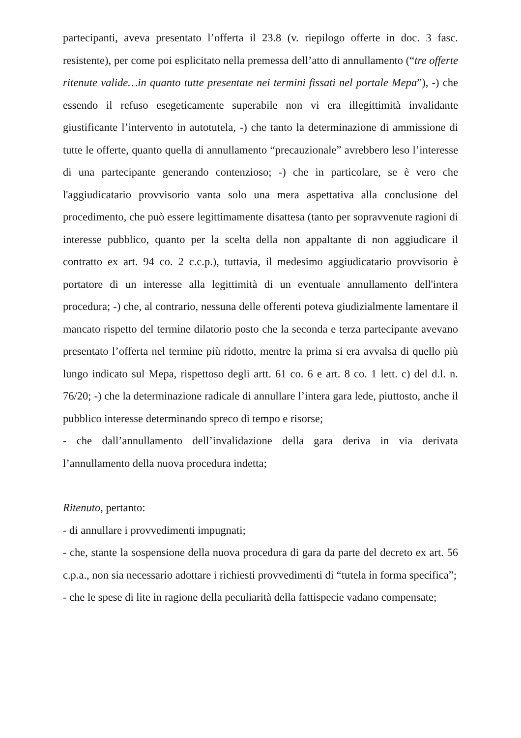partecipanti, aveva presentato l’offerta il 23.8 (v. riepilogo offerte in doc. 3 fasc. resistente), per come poi esplicitato nella premessa dell’atto di annullamento (“tre offerte ritenute valide…in quanto tutte presentate nei termini fissati nel portale Mepa”), -) che essendo il refuso esegeticamente superabile non vi era illegittimità invalidante giustificante l’intervento in autotutela, -) che tanto la determinazione di ammissione di tutte le offerte, quanto quella di annullamento “precauzionale” avrebbero leso l’interesse di una partecipante generando contenzioso; -) che in particolare, se è vero che l'aggiudicatario provvisorio vanta solo una mera aspettativa alla conclusione del procedimento, che può essere legittimamente disattesa (tanto per sopravvenute ragioni di interesse pubblico, quanto per la scelta della non appaltante di non aggiudicare il contratto ex art. 94 co. 2 c.c.p.), tuttavia, il medesimo aggiudicatario provvisorio è portatore di un interesse alla legittimità di un eventuale annullamento dell'intera procedura; -) che, al contrario, nessuna delle offerenti poteva giudizialmente lamentare il mancato rispetto del termine dilatorio posto che la seconda e terza partecipante avevano presentato l’offerta nel termine più ridotto, mentre la prima si era avvalsa di quello più lungo indicato sul Mepa, rispettoso degli artt. 61 co. 6 e art. 8 co. 1 lett. c) del d.l. n. 76/20; -) che la determinazione radicale di annullare l’intera gara lede, piuttosto, anche il pubblico interesse determinando spreco di tempo e risorse;
- che dall’annullamento dell’invalidazione della gara deriva in via derivata l’annullamento della nuova procedura indetta;
Ritenuto, pertanto:
- di annullare i provvedimenti impugnati;
- che, stante la sospensione della nuova procedura di gara da parte del decreto ex art. 56 c.p.a., non sia necessario adottare i richiesti provvedimenti di “tutela in forma specifica”;
- che le spese di lite in ragione della peculiarità della fattispecie vadano compensate;